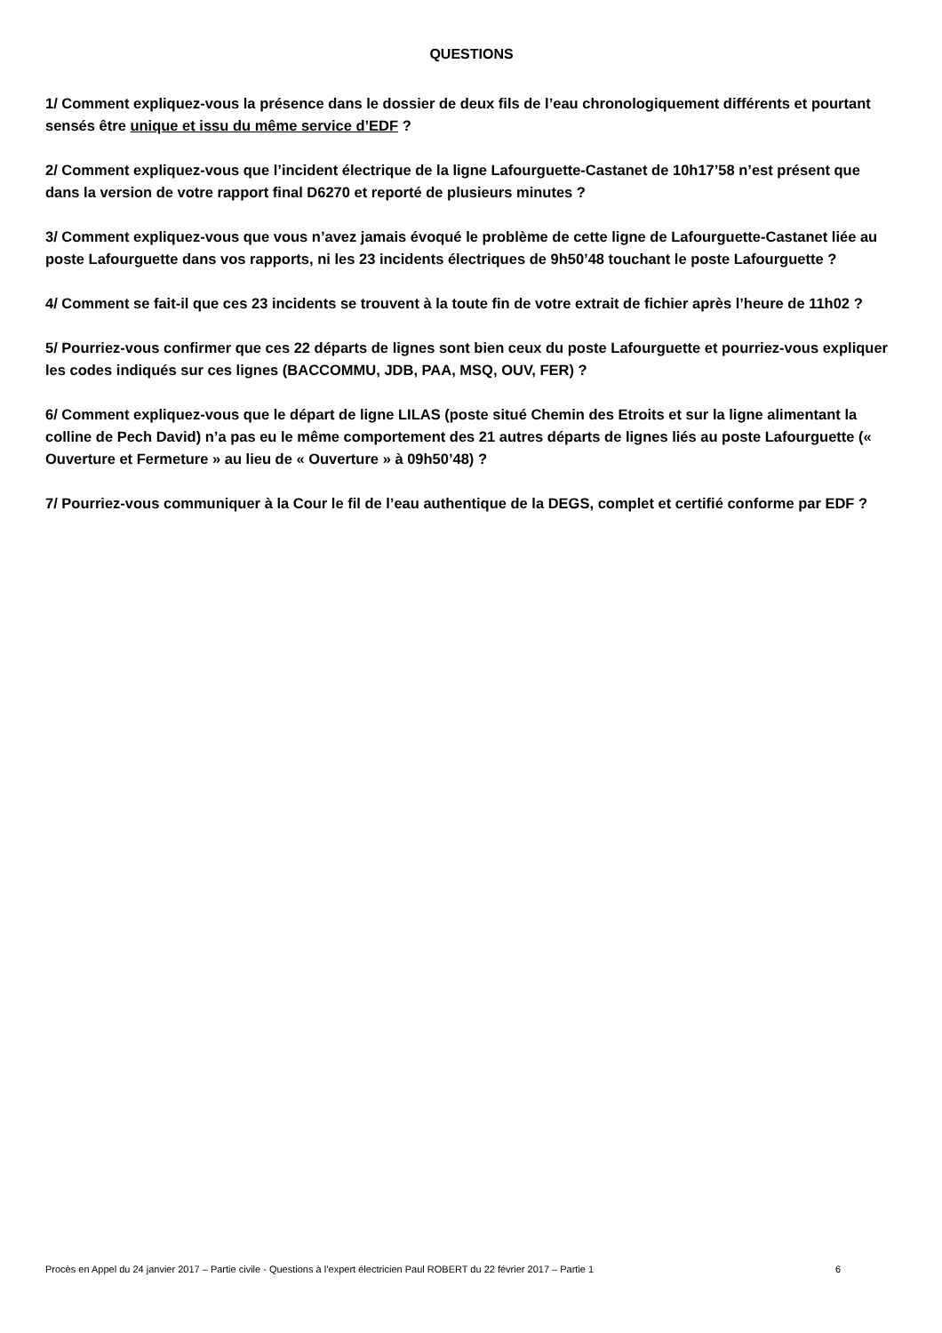QUESTIONS
1/ Comment expliquez-vous la présence dans le dossier de deux fils de l’eau chronologiquement différents et pourtant sensés être unique et issu du même service d’EDF ?
2/ Comment expliquez-vous que l’incident électrique de la ligne Lafourguette-Castanet de 10h17’58 n’est présent que dans la version de votre rapport final D6270 et reporté de plusieurs minutes ?
3/ Comment expliquez-vous que vous n’avez jamais évoqué le problème de cette ligne de Lafourguette-Castanet liée au poste Lafourguette dans vos rapports, ni les 23 incidents électriques de 9h50’48 touchant le poste Lafourguette ?
4/ Comment se fait-il que ces 23 incidents se trouvent à la toute fin de votre extrait de fichier après l’heure de 11h02 ?
5/ Pourriez-vous confirmer que ces 22 départs de lignes sont bien ceux du poste Lafourguette et pourriez-vous expliquer les codes indiqués sur ces lignes (BACCOMMU, JDB, PAA, MSQ, OUV, FER) ?
6/ Comment expliquez-vous que le départ de ligne LILAS (poste situé Chemin des Etroits et sur la ligne alimentant la colline de Pech David) n’a pas eu le même comportement des 21 autres départs de lignes liés au poste Lafourguette (« Ouverture et Fermeture » au lieu de « Ouverture » à 09h50’48) ?
7/ Pourriez-vous communiquer à la Cour le fil de l’eau authentique de la DEGS, complet et certifié conforme par EDF ?
Procès en Appel du 24 janvier 2017 – Partie civile - Questions à l’expert électricien Paul ROBERT du 22 février 2017 – Partie 1 6